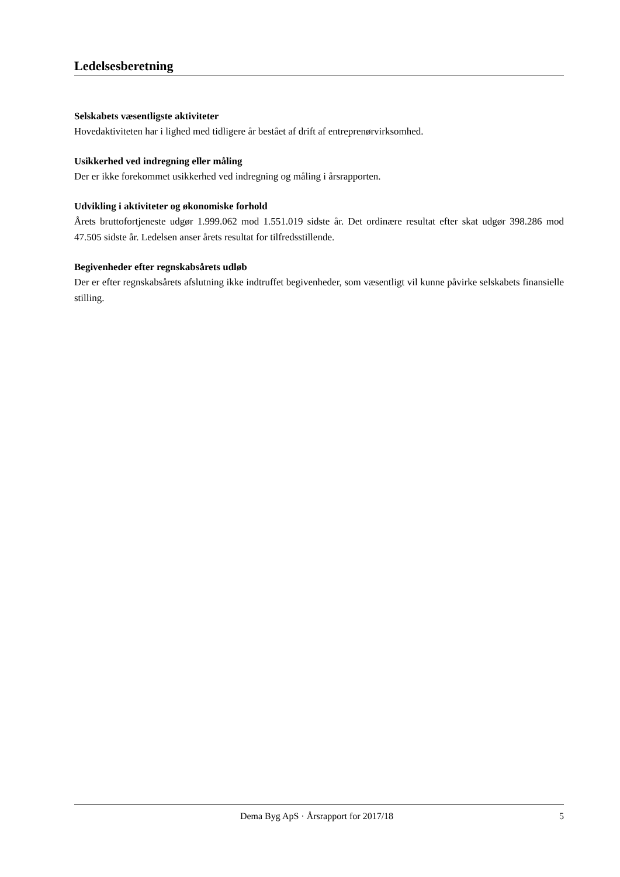Ledelsesberetning
Selskabets væsentligste aktiviteter
Hovedaktiviteten har i lighed med tidligere år bestået af drift af entreprenørvirksomhed.
Usikkerhed ved indregning eller måling
Der er ikke forekommet usikkerhed ved indregning og måling i årsrapporten.
Udvikling i aktiviteter og økonomiske forhold
Årets bruttofortjeneste udgør 1.999.062 mod 1.551.019 sidste år. Det ordinære resultat efter skat udgør 398.286 mod 47.505 sidste år. Ledelsen anser årets resultat for tilfredsstillende.
Begivenheder efter regnskabsårets udløb
Der er efter regnskabsårets afslutning ikke indtruffet begivenheder, som væsentligt vil kunne påvirke selskabets finansielle stilling.
Dema Byg ApS · Årsrapport for 2017/18 5